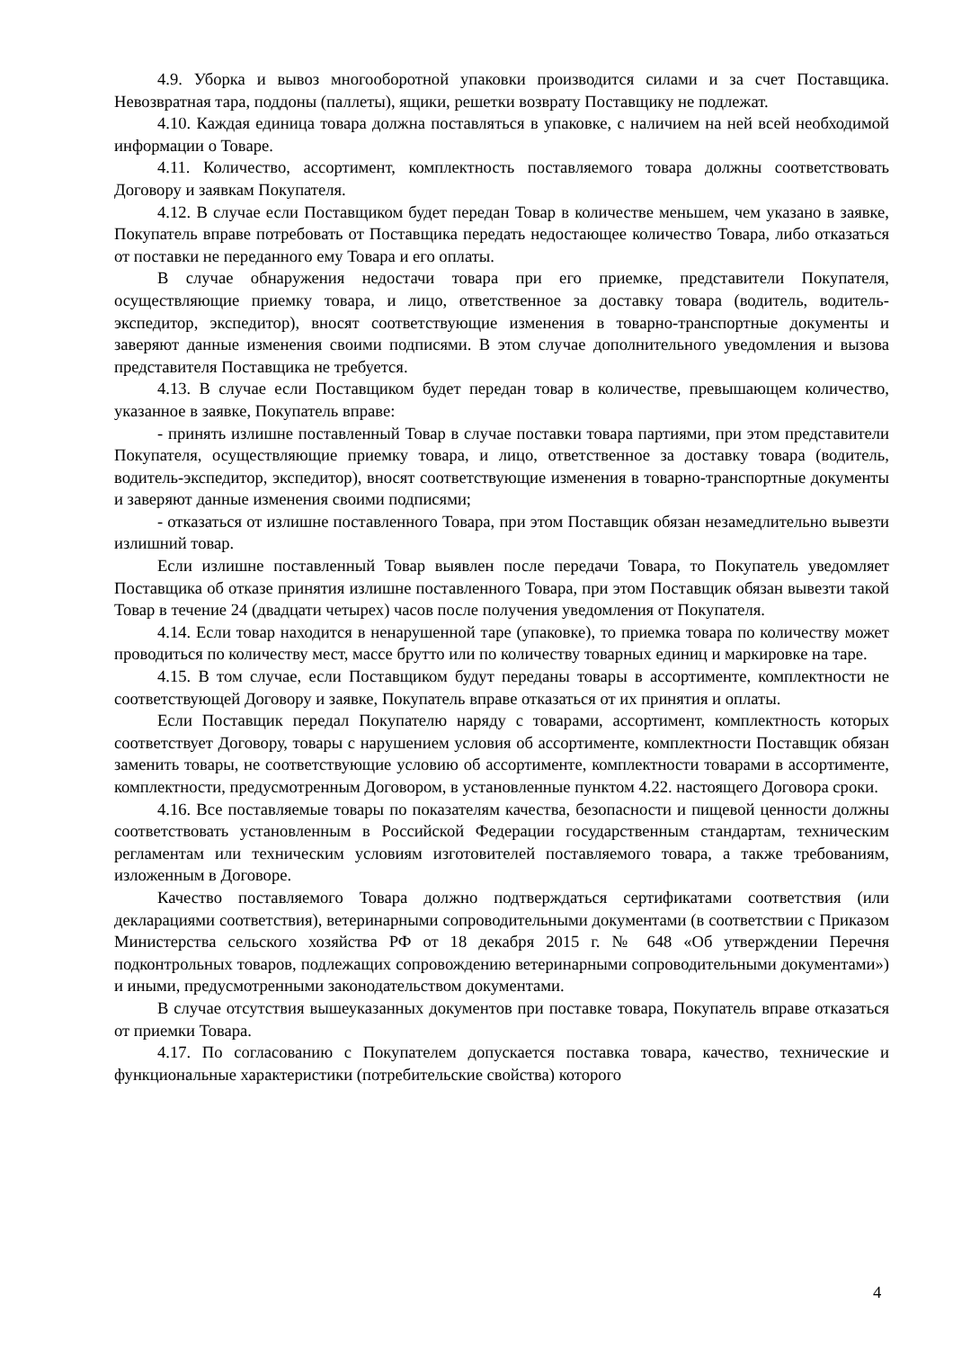4.9. Уборка и вывоз многооборотной упаковки производится силами и за счет Поставщика. Невозвратная тара, поддоны (паллеты), ящики, решетки возврату Поставщику не подлежат.
4.10. Каждая единица товара должна поставляться в упаковке, с наличием на ней всей необходимой информации о Товаре.
4.11. Количество, ассортимент, комплектность поставляемого товара должны соответствовать Договору и заявкам Покупателя.
4.12. В случае если Поставщиком будет передан Товар в количестве меньшем, чем указано в заявке, Покупатель вправе потребовать от Поставщика передать недостающее количество Товара, либо отказаться от поставки не переданного ему Товара и его оплаты.
В случае обнаружения недостачи товара при его приемке, представители Покупателя, осуществляющие приемку товара, и лицо, ответственное за доставку товара (водитель, водитель-экспедитор, экспедитор), вносят соответствующие изменения в товарно-транспортные документы и заверяют данные изменения своими подписями. В этом случае дополнительного уведомления и вызова представителя Поставщика не требуется.
4.13. В случае если Поставщиком будет передан товар в количестве, превышающем количество, указанное в заявке, Покупатель вправе:
- принять излишне поставленный Товар в случае поставки товара партиями, при этом представители Покупателя, осуществляющие приемку товара, и лицо, ответственное за доставку товара (водитель, водитель-экспедитор, экспедитор), вносят соответствующие изменения в товарно-транспортные документы и заверяют данные изменения своими подписями;
- отказаться от излишне поставленного Товара, при этом Поставщик обязан незамедлительно вывезти излишний товар.
Если излишне поставленный Товар выявлен после передачи Товара, то Покупатель уведомляет Поставщика об отказе принятия излишне поставленного Товара, при этом Поставщик обязан вывезти такой Товар в течение 24 (двадцати четырех) часов после получения уведомления от Покупателя.
4.14. Если товар находится в ненарушенной таре (упаковке), то приемка товара по количеству может проводиться по количеству мест, массе брутто или по количеству товарных единиц и маркировке на таре.
4.15. В том случае, если Поставщиком будут переданы товары в ассортименте, комплектности не соответствующей Договору и заявке, Покупатель вправе отказаться от их принятия и оплаты.
Если Поставщик передал Покупателю наряду с товарами, ассортимент, комплектность которых соответствует Договору, товары с нарушением условия об ассортименте, комплектности Поставщик обязан заменить товары, не соответствующие условию об ассортименте, комплектности товарами в ассортименте, комплектности, предусмотренным Договором, в установленные пунктом 4.22. настоящего Договора сроки.
4.16. Все поставляемые товары по показателям качества, безопасности и пищевой ценности должны соответствовать установленным в Российской Федерации государственным стандартам, техническим регламентам или техническим условиям изготовителей поставляемого товара, а также требованиям, изложенным в Договоре.
Качество поставляемого Товара должно подтверждаться сертификатами соответствия (или декларациями соответствия), ветеринарными сопроводительными документами (в соответствии с Приказом Министерства сельского хозяйства РФ от 18 декабря 2015 г. № 648 «Об утверждении Перечня подконтрольных товаров, подлежащих сопровождению ветеринарными сопроводительными документами») и иными, предусмотренными законодательством документами.
В случае отсутствия вышеуказанных документов при поставке товара, Покупатель вправе отказаться от приемки Товара.
4.17. По согласованию с Покупателем допускается поставка товара, качество, технические и функциональные характеристики (потребительские свойства) которого
4